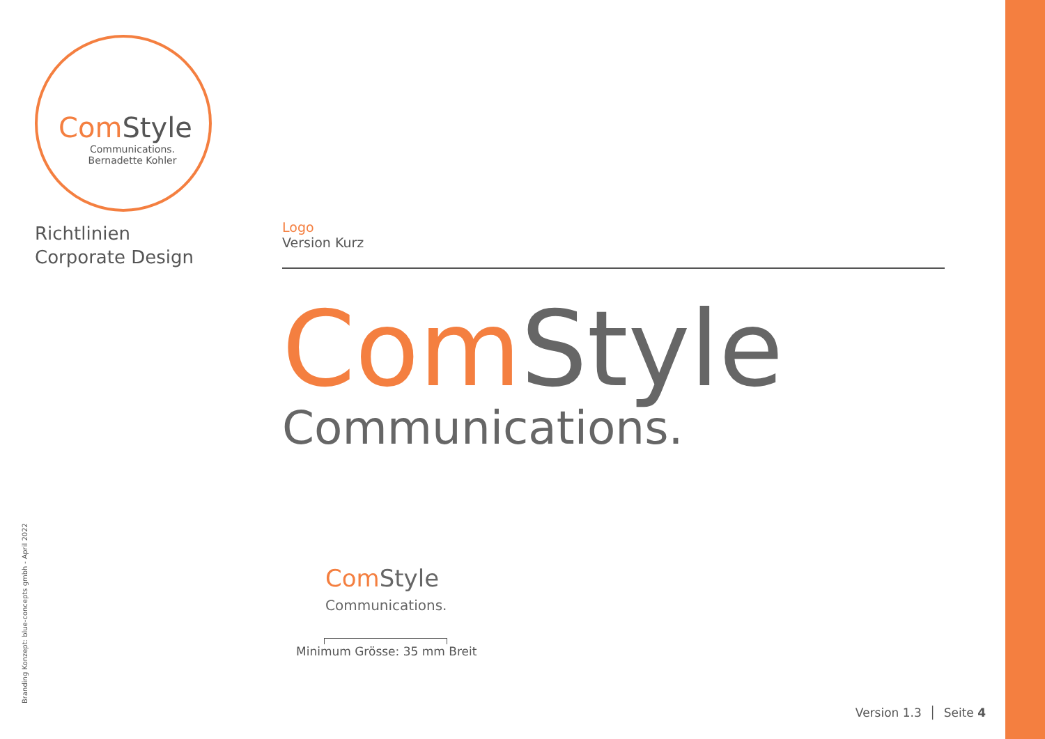Com Style
Communications.
Bernadette Kohler
Richtlinien
Corporate Design
Logo
Version Kurz
Com Style
Communications.
Com Style
Communications.
Minimum Grösse: 35 mm Breit
Branding Konzept: blue-concepts gmbh - April 2022
Version 1.3 │ Seite 4